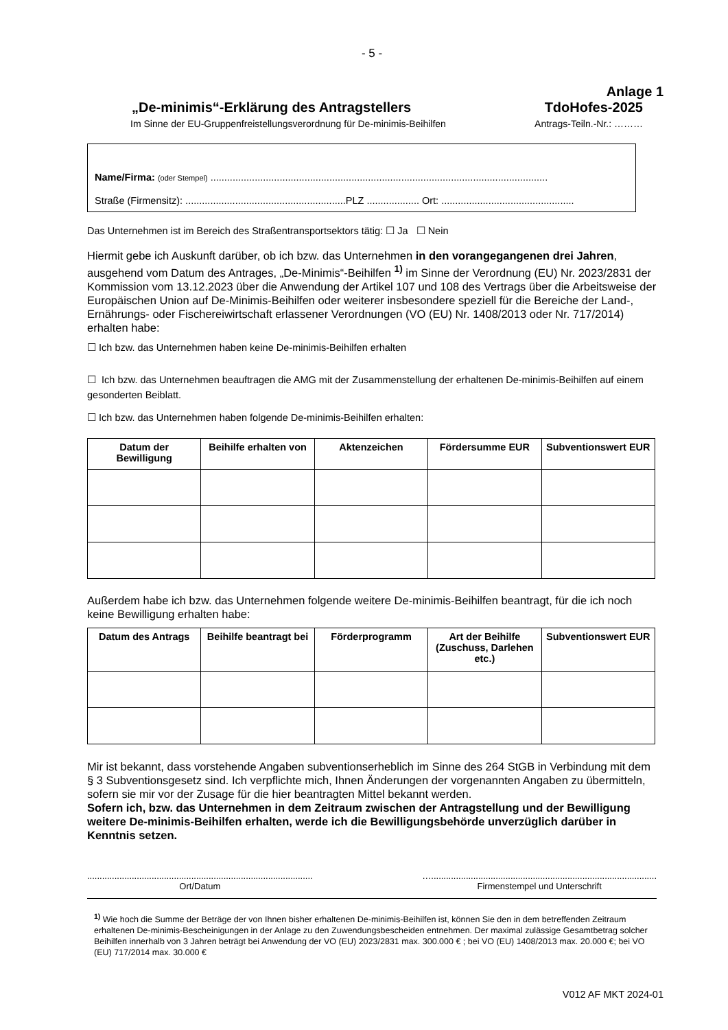- 5 -
Anlage 1
„De-minimis“-Erklärung des Antragstellers TdoHofes-2025
Im Sinne der EU-Gruppenfreistellungsverordnung für De-minimis-Beihilfen Antrags-Teiln.-Nr.: ………
Name/Firma: (oder Stempel) ..........................................................................................................................
Straße (Firmensitz): ..........................................................PLZ ................... Ort: ................................................
Das Unternehmen ist im Bereich des Straßentransportsektors tätig: ☐ Ja ☐ Nein
Hiermit gebe ich Auskunft darüber, ob ich bzw. das Unternehmen in den vorangegangenen drei Jahren, ausgehend vom Datum des Antrages, „De-Minimis“-Beihilfen <sup>1)</sup> im Sinne der Verordnung (EU) Nr. 2023/2831 der Kommission vom 13.12.2023 über die Anwendung der Artikel 107 und 108 des Vertrags über die Arbeitsweise der Europäischen Union auf De-Minimis-Beihilfen oder weiterer insbesondere speziell für die Bereiche der Land-, Ernährungs- oder Fischereiwirtschaft erlassener Verordnungen (VO (EU) Nr. 1408/2013 oder Nr. 717/2014) erhalten habe:
☐ Ich bzw. das Unternehmen haben keine De-minimis-Beihilfen erhalten
☐ Ich bzw. das Unternehmen beauftragen die AMG mit der Zusammenstellung der erhaltenen De-minimis-Beihilfen auf einem gesonderten Beiblatt.
☐ Ich bzw. das Unternehmen haben folgende De-minimis-Beihilfen erhalten:
| Datum der Bewilligung | Beihilfe erhalten von | Aktenzeichen | Fördersumme EUR | Subventionswert EUR |
| --- | --- | --- | --- | --- |
Außerdem habe ich bzw. das Unternehmen folgende weitere De-minimis-Beihilfen beantragt, für die ich noch keine Bewilligung erhalten habe:
| Datum des Antrags | Beihilfe beantragt bei | Förderprogramm | Art der Beihilfe (Zuschuss, Darlehen etc.) | Subventionswert EUR |
| --- | --- | --- | --- | --- |
Mir ist bekannt, dass vorstehende Angaben subventionserheblich im Sinne des 264 StGB in Verbindung mit dem § 3 Subventionsgesetz sind. Ich verpflichte mich, Ihnen Änderungen der vorgenannten Angaben zu übermitteln, sofern sie mir vor der Zusage für die hier beantragten Mittel bekannt werden.
Sofern ich, bzw. das Unternehmen in dem Zeitraum zwischen der Antragstellung und der Bewilligung weitere De-minimis-Beihilfen erhalten, werde ich die Bewilligungsbehörde unverzüglich darüber in Kenntnis setzen.
...........................................................................................
Ort/Datum
…...........................................................................................
Firmenstempel und Unterschrift
<sup>1)</sup> Wie hoch die Summe der Beträge der von Ihnen bisher erhaltenen De-minimis-Beihilfen ist, können Sie den in dem betreffenden Zeitraum erhaltenen De-minimis-Bescheinigungen in der Anlage zu den Zuwendungsbescheiden entnehmen. Der maximal zulässige Gesamtbetrag solcher Beihilfen innerhalb von 3 Jahren beträgt bei Anwendung der VO (EU) 2023/2831 max. 300.000 € ; bei VO (EU) 1408/2013 max. 20.000 €; bei VO (EU) 717/2014 max. 30.000 €
V012 AF MKT 2024-01